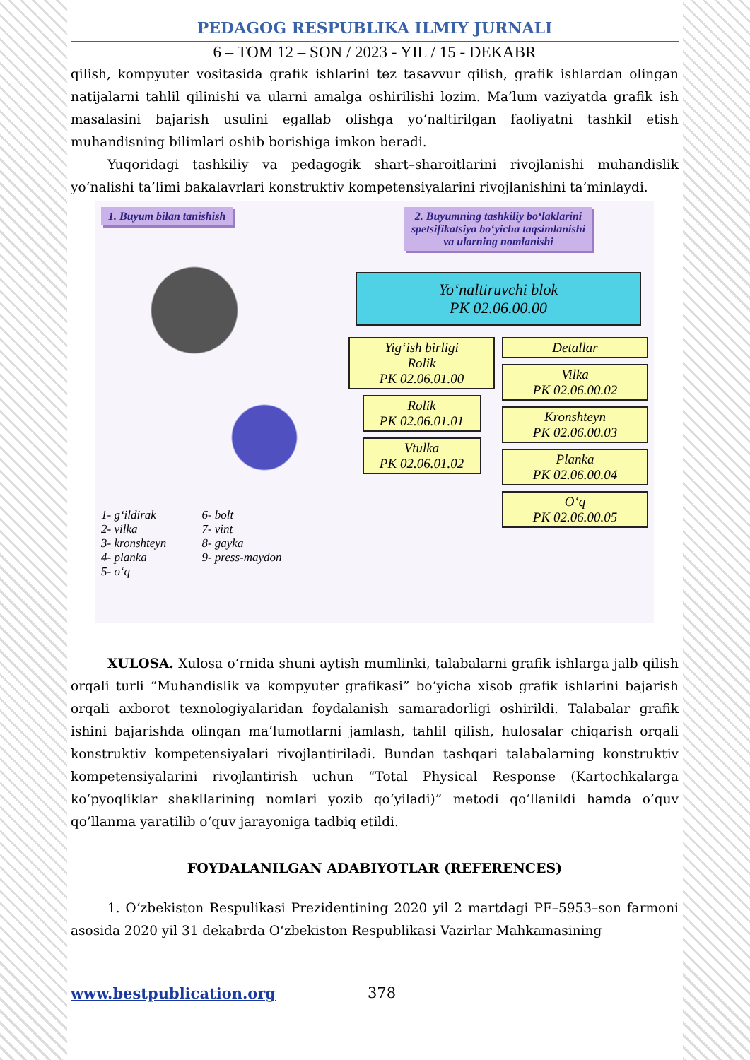PEDAGOG RESPUBLIKA ILMIY JURNALI
6 – TOM 12 – SON / 2023 - YIL / 15 - DEKABR
qilish, kompyuter vositasida grafik ishlarini tez tasavvur qilish, grafik ishlardan olingan natijalarni tahlil qilinishi va ularni amalga oshirilishi lozim. Ma’lum vaziyatda grafik ish masalasini bajarish usulini egallab olishga yo‘naltirilgan faoliyatni tashkil etish muhandisning bilimlari oshib borishiga imkon beradi.
Yuqoridagi tashkiliy va pedagogik shart–sharoitlarini rivojlanishi muhandislik yo‘nalishi ta’limi bakalavrlari konstruktiv kompetensiyalarini rivojlanishini ta’minlaydi.
1. Buyum bilan tanishish
1- g‘ildirak
2- vilka
3- kronshteyn
4- planka
5- o‘q
6- bolt
7- vint
8- gayka
9- press-maydon
2. Buyumning tashkiliy bo‘laklarini
spetsifikatsiya bo‘yicha taqsimlanishi
va ularning nomlanishi
Yo‘naltiruvchi blok
PK 02.06.00.00
Yig‘ish birligi
Rolik
PK 02.06.01.00
Rolik
PK 02.06.01.01
Vtulka
PK 02.06.01.02
Detallar
Vilka
PK 02.06.00.02
Kronshteyn
PK 02.06.00.03
Planka
PK 02.06.00.04
O‘q
PK 02.06.00.05
XULOSA. Xulosa o‘rnida shuni aytish mumlinki, talabalarni grafik ishlarga jalb qilish orqali turli “Muhandislik va kompyuter grafikasi” bo‘yicha xisob grafik ishlarini bajarish orqali axborot texnologiyalaridan foydalanish samaradorligi oshirildi. Talabalar grafik ishini bajarishda olingan ma’lumotlarni jamlash, tahlil qilish, hulosalar chiqarish orqali konstruktiv kompetensiyalari rivojlantiriladi. Bundan tashqari talabalarning konstruktiv kompetensiyalarini rivojlantirish uchun “Total Physical Response (Kartochkalarga ko‘pyoqliklar shakllarining nomlari yozib qo‘yiladi)” metodi qo‘llanildi hamda o’quv qo’llanma yaratilib o‘quv jarayoniga tadbiq etildi.
FOYDALANILGAN ADABIYOTLAR (REFERENCES)
1. O‘zbekiston Respulikasi Prezidentining 2020 yil 2 martdagi PF–5953–son farmoni asosida 2020 yil 31 dekabrda O‘zbekiston Respublikasi Vazirlar Mahkamasining
www.bestpublication.org 378